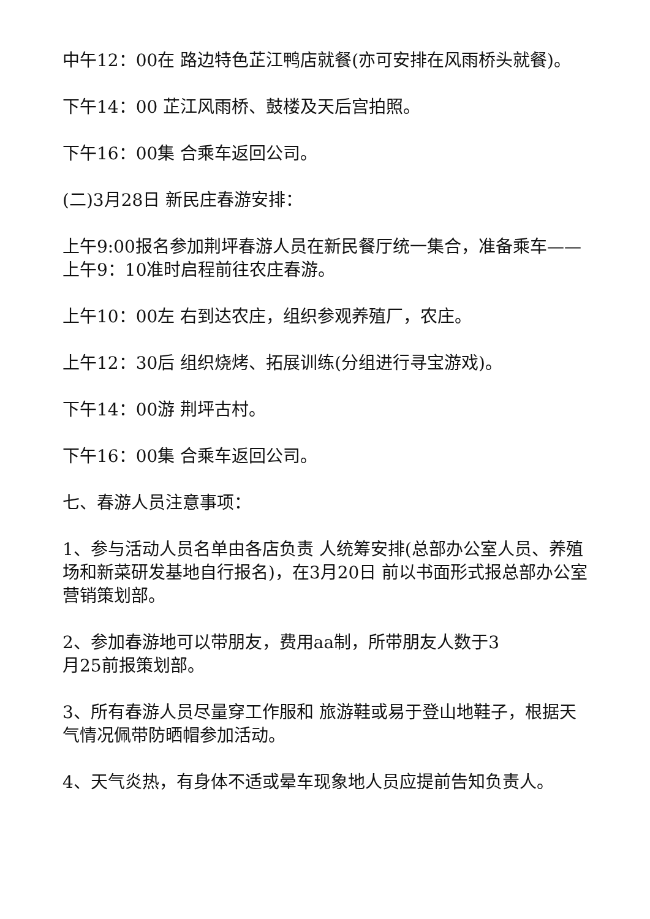中午12：00在 路边特色芷江鸭店就餐(亦可安排在风雨桥头就餐)。
下午14：00 芷江风雨桥、鼓楼及天后宫拍照。
下午16：00集 合乘车返回公司。
(二)3月28日 新民庄春游安排：
上午9:00报名参加荆坪春游人员在新民餐厅统一集合，准备乘车——上午9：10准时启程前往农庄春游。
上午10：00左 右到达农庄，组织参观养殖厂，农庄。
上午12：30后 组织烧烤、拓展训练(分组进行寻宝游戏)。
下午14：00游 荆坪古村。
下午16：00集 合乘车返回公司。
七、春游人员注意事项：
1、参与活动人员名单由各店负责 人统筹安排(总部办公室人员、养殖场和新菜研发基地自行报名)，在3月20日 前以书面形式报总部办公室营销策划部。
2、参加春游地可以带朋友，费用aa制，所带朋友人数于3
月25前报策划部。
3、所有春游人员尽量穿工作服和 旅游鞋或易于登山地鞋子，根据天气情况佩带防晒帽参加活动。
4、天气炎热，有身体不适或晕车现象地人员应提前告知负责人。